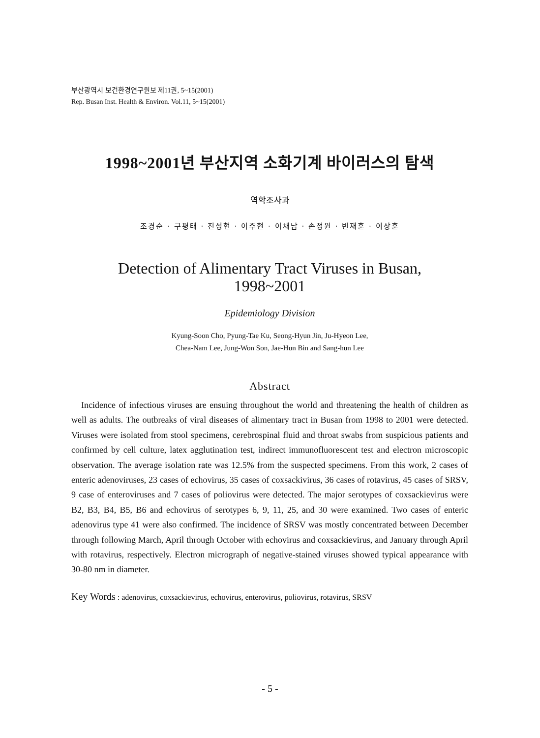부산광역시 보건환경연구원보 제11권, 5~15(2001)
Rep. Busan Inst. Health & Environ. Vol.11, 5~15(2001)
1998~2001년 부산지역 소화기계 바이러스의 탐색
역학조사과
조경순 · 구평태 · 진성현 · 이주현 · 이채남 · 손정원 · 빈재훈 · 이상훈
Detection of Alimentary Tract Viruses in Busan,
1998~2001
Epidemiology Division
Kyung-Soon Cho, Pyung-Tae Ku, Seong-Hyun Jin, Ju-Hyeon Lee,
Chea-Nam Lee, Jung-Won Son, Jae-Hun Bin and Sang-hun Lee
Abstract
Incidence of infectious viruses are ensuing throughout the world and threatening the health of children as well as adults. The outbreaks of viral diseases of alimentary tract in Busan from 1998 to 2001 were detected. Viruses were isolated from stool specimens, cerebrospinal fluid and throat swabs from suspicious patients and confirmed by cell culture, latex agglutination test, indirect immunofluorescent test and electron microscopic observation. The average isolation rate was 12.5% from the suspected specimens. From this work, 2 cases of enteric adenoviruses, 23 cases of echovirus, 35 cases of coxsackivirus, 36 cases of rotavirus, 45 cases of SRSV, 9 case of enteroviruses and 7 cases of poliovirus were detected. The major serotypes of coxsackievirus were B2, B3, B4, B5, B6 and echovirus of serotypes 6, 9, 11, 25, and 30 were examined. Two cases of enteric adenovirus type 41 were also confirmed. The incidence of SRSV was mostly concentrated between December through following March, April through October with echovirus and coxsackievirus, and January through April with rotavirus, respectively. Electron micrograph of negative-stained viruses showed typical appearance with 30-80 nm in diameter.
Key Words : adenovirus, coxsackievirus, echovirus, enterovirus, poliovirus, rotavirus, SRSV
- 5 -